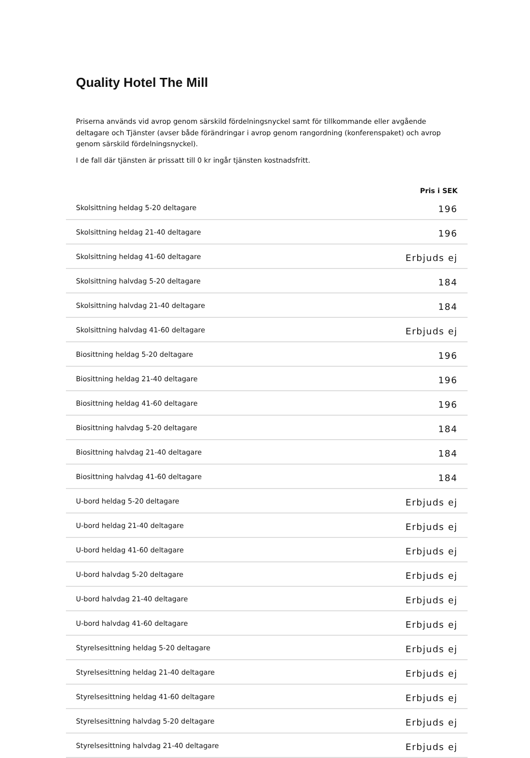Quality Hotel The Mill
Priserna används vid avrop genom särskild fördelningsnyckel samt för tillkommande eller avgående deltagare och Tjänster (avser både förändringar i avrop genom rangordning (konferenspaket) och avrop genom särskild fördelningsnyckel).
I de fall där tjänsten är prissatt till 0 kr ingår tjänsten kostnadsfritt.
| | Pris i SEK |
| --- | --- |
| Skolsittning heldag 5-20 deltagare | 196 |
| Skolsittning heldag 21-40 deltagare | 196 |
| Skolsittning heldag 41-60 deltagare | Erbjuds ej |
| Skolsittning halvdag 5-20 deltagare | 184 |
| Skolsittning halvdag 21-40 deltagare | 184 |
| Skolsittning halvdag 41-60 deltagare | Erbjuds ej |
| Biosittning heldag 5-20 deltagare | 196 |
| Biosittning heldag 21-40 deltagare | 196 |
| Biosittning heldag 41-60 deltagare | 196 |
| Biosittning halvdag 5-20 deltagare | 184 |
| Biosittning halvdag 21-40 deltagare | 184 |
| Biosittning halvdag 41-60 deltagare | 184 |
| U-bord heldag 5-20 deltagare | Erbjuds ej |
| U-bord heldag 21-40 deltagare | Erbjuds ej |
| U-bord heldag 41-60 deltagare | Erbjuds ej |
| U-bord halvdag 5-20 deltagare | Erbjuds ej |
| U-bord halvdag 21-40 deltagare | Erbjuds ej |
| U-bord halvdag 41-60 deltagare | Erbjuds ej |
| Styrelsesittning heldag 5-20 deltagare | Erbjuds ej |
| Styrelsesittning heldag 21-40 deltagare | Erbjuds ej |
| Styrelsesittning heldag 41-60 deltagare | Erbjuds ej |
| Styrelsesittning halvdag 5-20 deltagare | Erbjuds ej |
| Styrelsesittning halvdag 21-40 deltagare | Erbjuds ej |